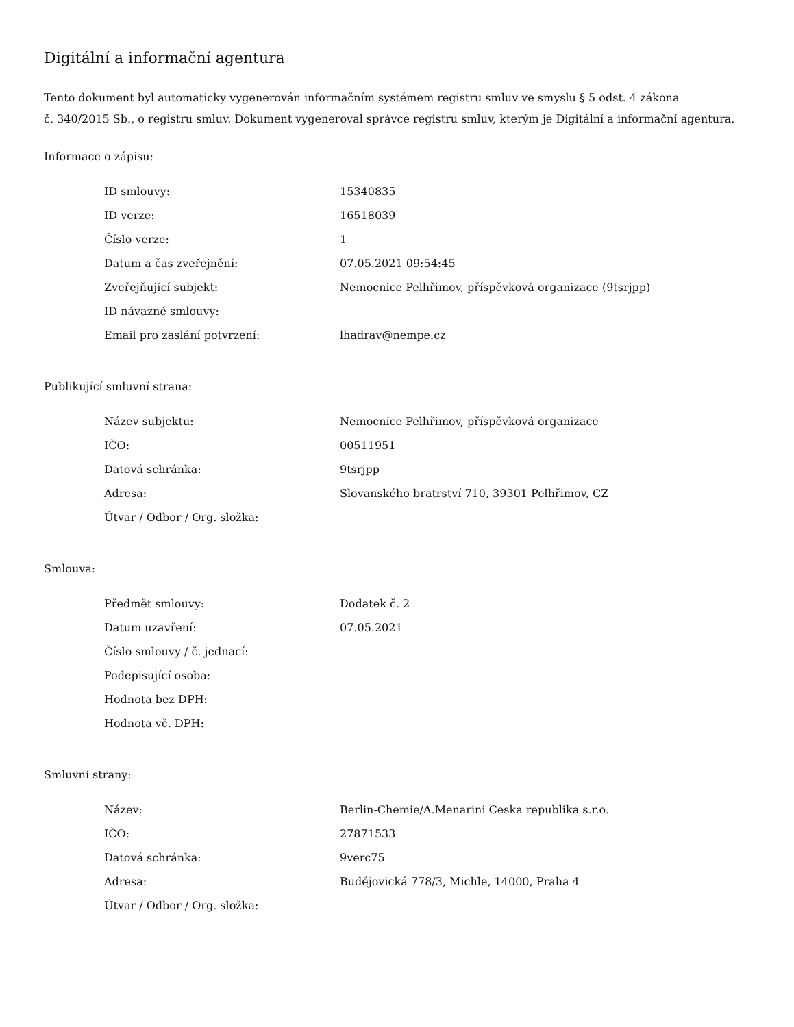Digitální a informační agentura
Tento dokument byl automaticky vygenerován informačním systémem registru smluv ve smyslu § 5 odst. 4 zákona
č. 340/2015 Sb., o registru smluv. Dokument vygeneroval správce registru smluv, kterým je Digitální a informační agentura.
Informace o zápisu:
| ID smlouvy: | 15340835 |
| ID verze: | 16518039 |
| Číslo verze: | 1 |
| Datum a čas zveřejnění: | 07.05.2021 09:54:45 |
| Zveřejňující subjekt: | Nemocnice Pelhřimov, příspěvková organizace (9tsrjpp) |
| ID návazné smlouvy: | |
| Email pro zaslání potvrzení: | lhadrav@nempe.cz |
Publikující smluvní strana:
| Název subjektu: | Nemocnice Pelhřimov, příspěvková organizace |
| IČO: | 00511951 |
| Datová schránka: | 9tsrjpp |
| Adresa: | Slovanského bratrství 710, 39301 Pelhřimov, CZ |
| Útvar / Odbor / Org. složka: | |
Smlouva:
| Předmět smlouvy: | Dodatek č. 2 |
| Datum uzavření: | 07.05.2021 |
| Číslo smlouvy / č. jednací: | |
| Podepisující osoba: | |
| Hodnota bez DPH: | |
| Hodnota vč. DPH: | |
Smluvní strany:
| Název: | Berlin-Chemie/A.Menarini Ceska republika s.r.o. |
| IČO: | 27871533 |
| Datová schránka: | 9verc75 |
| Adresa: | Budějovická 778/3, Michle, 14000, Praha 4 |
| Útvar / Odbor / Org. složka: | |